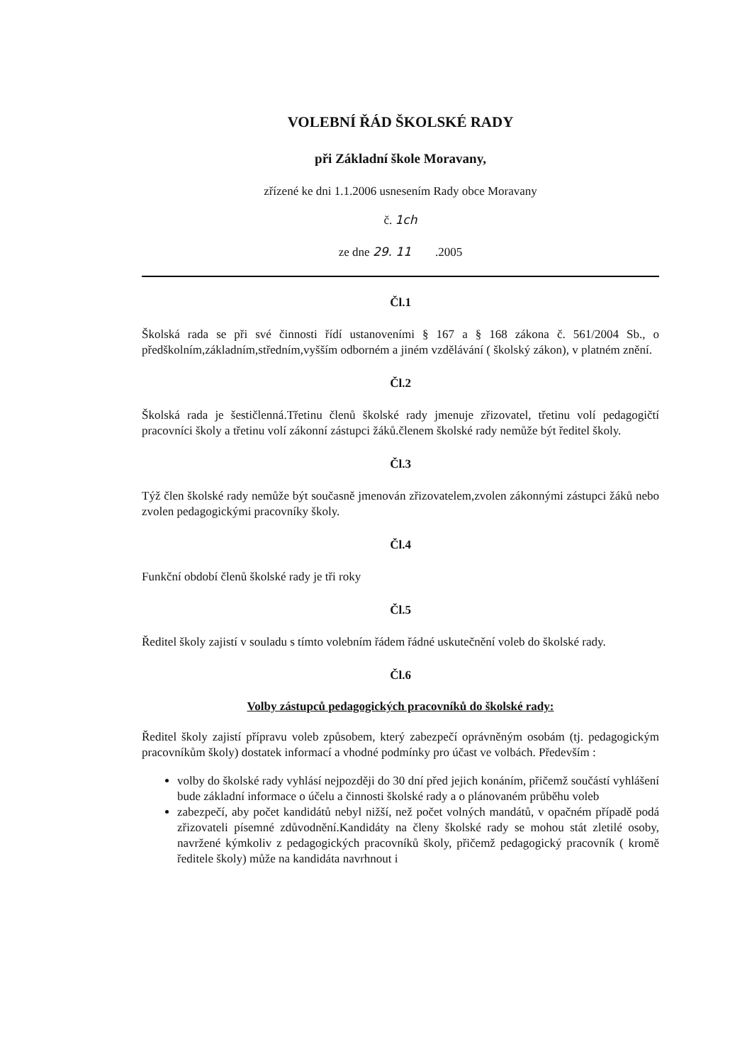VOLEBNÍ ŘÁD ŠKOLSKÉ RADY
při Základní škole Moravany,
zřízené ke dni 1.1.2006 usnesením Rady obce Moravany
č. 1ch
ze dne 29. 11 .2005
Čl.1
Školská rada se při své činnosti řídí ustanoveními § 167 a § 168 zákona č. 561/2004 Sb., o předškolním,základním,středním,vyšším odborném a jiném vzdělávání ( školský zákon), v platném znění.
Čl.2
Školská rada je šestičlenná.Třetinu členů školské rady jmenuje zřizovatel, třetinu volí pedagogičtí pracovníci školy a třetinu volí zákonní zástupci žáků.členem školské rady nemůže být ředitel školy.
Čl.3
Týž člen školské rady nemůže být současně jmenován zřizovatelem,zvolen zákonnými zástupci žáků nebo zvolen pedagogickými pracovníky školy.
Čl.4
Funkční období členů školské rady je tři roky
Čl.5
Ředitel školy zajistí v souladu s tímto volebním řádem řádné uskutečnění voleb do školské rady.
Čl.6
Volby zástupců pedagogických pracovníků do školské rady:
Ředitel školy zajistí přípravu voleb způsobem, který zabezpečí oprávněným osobám (tj. pedagogickým pracovníkům školy) dostatek informací a vhodné podmínky pro účast ve volbách. Především :
volby do školské rady vyhlásí nejpozději do 30 dní před jejich konáním, přičemž součástí vyhlášení bude základní informace o účelu a činnosti školské rady a o plánovaném průběhu voleb
zabezpečí, aby počet kandidátů nebyl nižší, než počet volných mandátů, v opačném případě podá zřizovateli písemné zdůvodnění.Kandidáty na členy školské rady se mohou stát zletilé osoby, navržené kýmkoliv z pedagogických pracovníků školy, přičemž pedagogický pracovník ( kromě ředitele školy) může na kandidáta navrhnout i